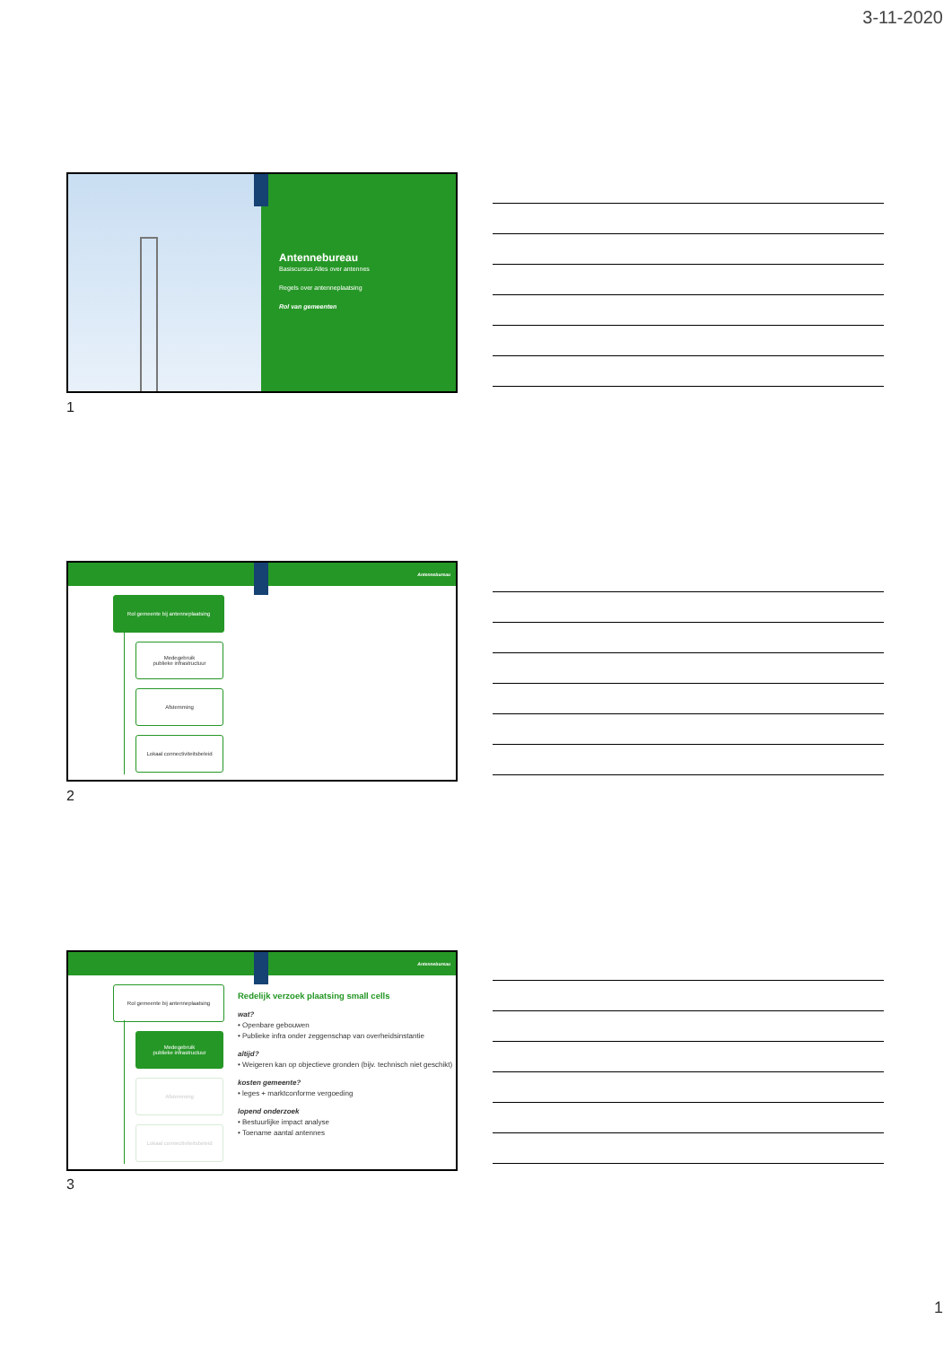3-11-2020
Antennebureau
Basiscursus Alles over antennes
Regels over antenneplaatsing
Rol van gemeenten
1
Antennebureau
Rol gemeente bij antenneplaatsing
Medegebruik
publieke infrastructuur
Afstemming
Lokaal connectiviteitsbeleid
2
Antennebureau
Rol gemeente bij antenneplaatsing
Medegebruik
publieke infrastructuur
Afstemming
Lokaal connectiviteitsbeleid
Redelijk verzoek plaatsing small cells
wat?
• Openbare gebouwen
• Publieke infra onder zeggenschap van overheidsinstantie
altijd?
• Weigeren kan op objectieve gronden (bijv. technisch niet geschikt)
kosten gemeente?
• leges + marktconforme vergoeding
lopend onderzoek
• Bestuurlijke impact analyse
• Toename aantal antennes
3
1